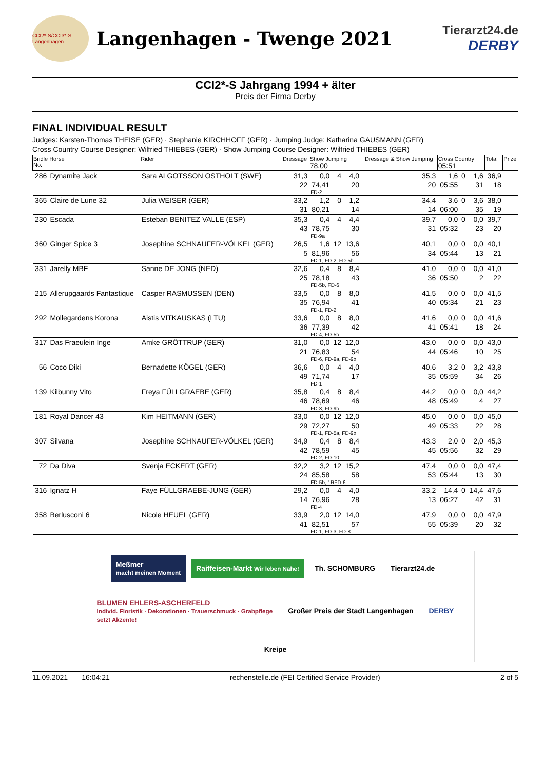CCI2*-S/CCI3*-S Langenhagen
Langenhagen - Twenge 2021
Tierarzt24.de
DERBY
CCI2*-S Jahrgang 1994 + älter
Preis der Firma Derby
FINAL INDIVIDUAL RESULT
Judges: Karsten-Thomas THEISE (GER) · Stephanie KIRCHHOFF (GER) · Jumping Judge: Katharina GAUSMANN (GER)
Cross Country Course Designer: Wilfried THIEBES (GER) · Show Jumping Course Designer: Wilfried THIEBES (GER)
| Bridle Horse No. | | Rider | Dressage | Show Jumping 78,00 | | | | Dressage & Show Jumping | Cross Country 05:51 | | | Total | Prize |
| --- | --- | --- | --- | --- | --- | --- | --- | --- | --- | --- | --- | --- | --- |
| 286 | Dynamite Jack | Sara ALGOTSSON OSTHOLT (SWE) | 31,3 | 0,0 | 4 | 4,0 | | 35,3 | 1,6 | 0 | 1,6 | 36,9 | |
| | | | 22 | 74,41 | | 20 | | 20 | 05:55 | | 31 | 18 | |
| | | | | FD-2 | | | | | | | | | |
| 365 | Claire de Lune 32 | Julia WEISER (GER) | 33,2 | 1,2 | 0 | 1,2 | | 34,4 | 3,6 | 0 | 3,6 | 38,0 | |
| | | | 31 | 80,21 | | 14 | | 14 | 06:00 | | 35 | 19 | |
| 230 | Escada | Esteban BENITEZ VALLE (ESP) | 35,3 | 0,4 | 4 | 4,4 | | 39,7 | 0,0 | 0 | 0,0 | 39,7 | |
| | | | 43 | 78,75 | | 30 | | 31 | 05:32 | | 23 | 20 | |
| | | | | FD-9a | | | | | | | | | |
| 360 | Ginger Spice 3 | Josephine SCHNAUFER-VÖLKEL (GER) | 26,5 | 1,6 | 12 | 13,6 | | 40,1 | 0,0 | 0 | 0,0 | 40,1 | |
| | | | 5 | 81,96 | | 56 | | 34 | 05:44 | | 13 | 21 | |
| | | | | FD-1, FD-2, FD-5b | | | | | | | | | |
| 331 | Jarelly MBF | Sanne DE JONG (NED) | 32,6 | 0,4 | 8 | 8,4 | | 41,0 | 0,0 | 0 | 0,0 | 41,0 | |
| | | | 25 | 78,18 | | 43 | | 36 | 05:50 | | 2 | 22 | |
| | | | | FD-5b, FD-6 | | | | | | | | | |
| 215 | Allerupgaards Fantastique | Casper RASMUSSEN (DEN) | 33,5 | 0,0 | 8 | 8,0 | | 41,5 | 0,0 | 0 | 0,0 | 41,5 | |
| | | | 35 | 76,94 | | 41 | | 40 | 05:34 | | 21 | 23 | |
| | | | | FD-1, FD-2 | | | | | | | | | |
| 292 | Mollegardens Korona | Aistis VITKAUSKAS (LTU) | 33,6 | 0,0 | 8 | 8,0 | | 41,6 | 0,0 | 0 | 0,0 | 41,6 | |
| | | | 36 | 77,39 | | 42 | | 41 | 05:41 | | 18 | 24 | |
| | | | | FD-4, FD-5b | | | | | | | | | |
| 317 | Das Fraeulein Inge | Amke GRÖTTRUP (GER) | 31,0 | 0,0 | 12 | 12,0 | | 43,0 | 0,0 | 0 | 0,0 | 43,0 | |
| | | | 21 | 76,83 | | 54 | | 44 | 05:46 | | 10 | 25 | |
| | | | | FD-6, FD-9a, FD-9b | | | | | | | | | |
| 56 | Coco Diki | Bernadette KÖGEL (GER) | 36,6 | 0,0 | 4 | 4,0 | | 40,6 | 3,2 | 0 | 3,2 | 43,8 | |
| | | | 49 | 71,74 | | 17 | | 35 | 05:59 | | 34 | 26 | |
| | | | | FD-1 | | | | | | | | | |
| 139 | Kilbunny Vito | Freya FÜLLGRAEBE (GER) | 35,8 | 0,4 | 8 | 8,4 | | 44,2 | 0,0 | 0 | 0,0 | 44,2 | |
| | | | 46 | 78,69 | | 46 | | 48 | 05:49 | | 4 | 27 | |
| | | | | FD-3, FD-9b | | | | | | | | | |
| 181 | Royal Dancer 43 | Kim HEITMANN (GER) | 33,0 | 0,0 | 12 | 12,0 | | 45,0 | 0,0 | 0 | 0,0 | 45,0 | |
| | | | 29 | 72,27 | | 50 | | 49 | 05:33 | | 22 | 28 | |
| | | | | FD-1, FD-5a, FD-9b | | | | | | | | | |
| 307 | Silvana | Josephine SCHNAUFER-VÖLKEL (GER) | 34,9 | 0,4 | 8 | 8,4 | | 43,3 | 2,0 | 0 | 2,0 | 45,3 | |
| | | | 42 | 78,59 | | 45 | | 45 | 05:56 | | 32 | 29 | |
| | | | | FD-2, FD-10 | | | | | | | | | |
| 72 | Da Diva | Svenja ECKERT (GER) | 32,2 | 3,2 | 12 | 15,2 | | 47,4 | 0,0 | 0 | 0,0 | 47,4 | |
| | | | 24 | 85,58 | | 58 | | 53 | 05:44 | | 13 | 30 | |
| | | | | FD-5b, 1RFD-6 | | | | | | | | | |
| 316 | Ignatz H | Faye FÜLLGRAEBE-JUNG (GER) | 29,2 | 0,0 | 4 | 4,0 | | 33,2 | 14,4 | 0 | 14,4 | 47,6 | |
| | | | 14 | 76,96 | | 28 | | 13 | 06:27 | | 42 | 31 | |
| | | | | FD-4 | | | | | | | | | |
| 358 | Berlusconi 6 | Nicole HEUEL (GER) | 33,9 | 2,0 | 12 | 14,0 | | 47,9 | 0,0 | 0 | 0,0 | 47,9 | |
| | | | 41 | 82,51 | | 57 | | 55 | 05:39 | | 20 | 32 | |
| | | | | FD-1, FD-3, FD-8 | | | | | | | | | |
Meßmer
macht meinen Moment
Raiffeisen-Markt Wir leben Nähe!
Th. SCHOMBURG
Tierarzt24.de
BLUMEN EHLERS-ASCHERFELD
Individ. Floristik · Dekorationen · Trauerschmuck · Grabpflege
setzt Akzente!
Großer Preis der Stadt Langenhagen
DERBY
Kreipe
11.09.2021 16:04:21 rechenstelle.de (FEI Certified Service Provider) 2 of 5